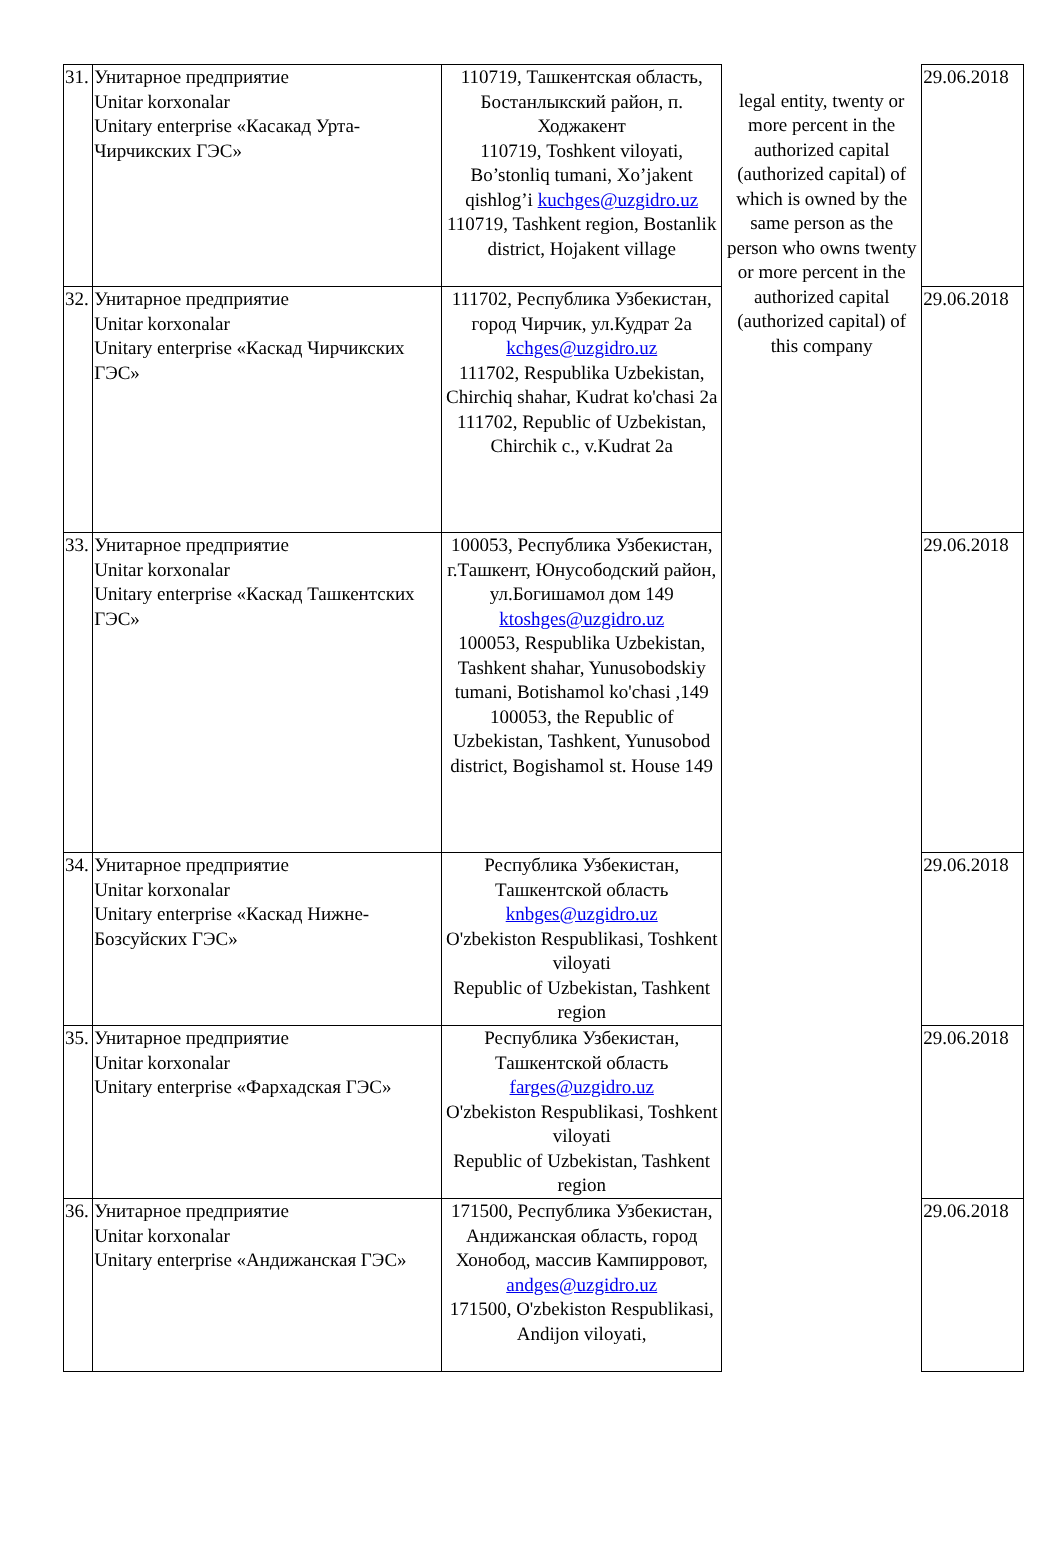| 31. | Унитарное предприятие Unitar korxonalar Unitary enterprise «Касакад Урта-Чирчикских ГЭС» | 110719, Ташкентская область, Бостанлыкский район, п. Ходжакент 110719, Toshkent viloyati, Bo’stonliq tumani, Xo’jakent qishlog’i kuchges@uzgidro.uz 110719, Tashkent region, Bostanlik district, Hojakent village | legal entity, twenty or more percent in the authorized capital (authorized capital) of which is owned by the same person as the person who owns twenty or more percent in the authorized capital (authorized capital) of this company | 29.06.2018 |
| 32. | Унитарное предприятие Unitar korxonalar Unitary enterprise «Каскад Чирчикских ГЭС» | 111702, Республика Узбекистан, город Чирчик, ул.Кудрат 2а kchges@uzgidro.uz 111702, Respublika Uzbekistan, Chirchiq shahar, Kudrat ko'chasi 2a 111702, Republic of Uzbekistan, Chirchik c., v.Kudrat 2a | | 29.06.2018 |
| 33. | Унитарное предприятие Unitar korxonalar Unitary enterprise «Каскад Ташкентских ГЭС» | 100053, Республика Узбекистан, г.Ташкент, Юнусободский район, ул.Богишамол дом 149 ktoshges@uzgidro.uz 100053, Respublika Uzbekistan, Tashkent shahar, Yunusobodskiy tumani, Botishamol ko'chasi ,149 100053, the Republic of Uzbekistan, Tashkent, Yunusobod district, Bogishamol st. House 149 | | 29.06.2018 |
| 34. | Унитарное предприятие Unitar korxonalar Unitary enterprise «Каскад Нижне-Бозсуйских ГЭС» | Республика Узбекистан, Ташкентской область knbges@uzgidro.uz O'zbekiston Respublikasi, Toshkent viloyati Republic of Uzbekistan, Tashkent region | | 29.06.2018 |
| 35. | Унитарное предприятие Unitar korxonalar Unitary enterprise «Фархадская ГЭС» | Республика Узбекистан, Ташкентской область farges@uzgidro.uz O'zbekiston Respublikasi, Toshkent viloyati Republic of Uzbekistan, Tashkent region | | 29.06.2018 |
| 36. | Унитарное предприятие Unitar korxonalar Unitary enterprise «Андижанская ГЭС» | 171500, Республика Узбекистан, Андижанская область, город Хонобод, массив Кампирровот, andges@uzgidro.uz 171500, O'zbekiston Respublikasi, Andijon viloyati, | | 29.06.2018 |